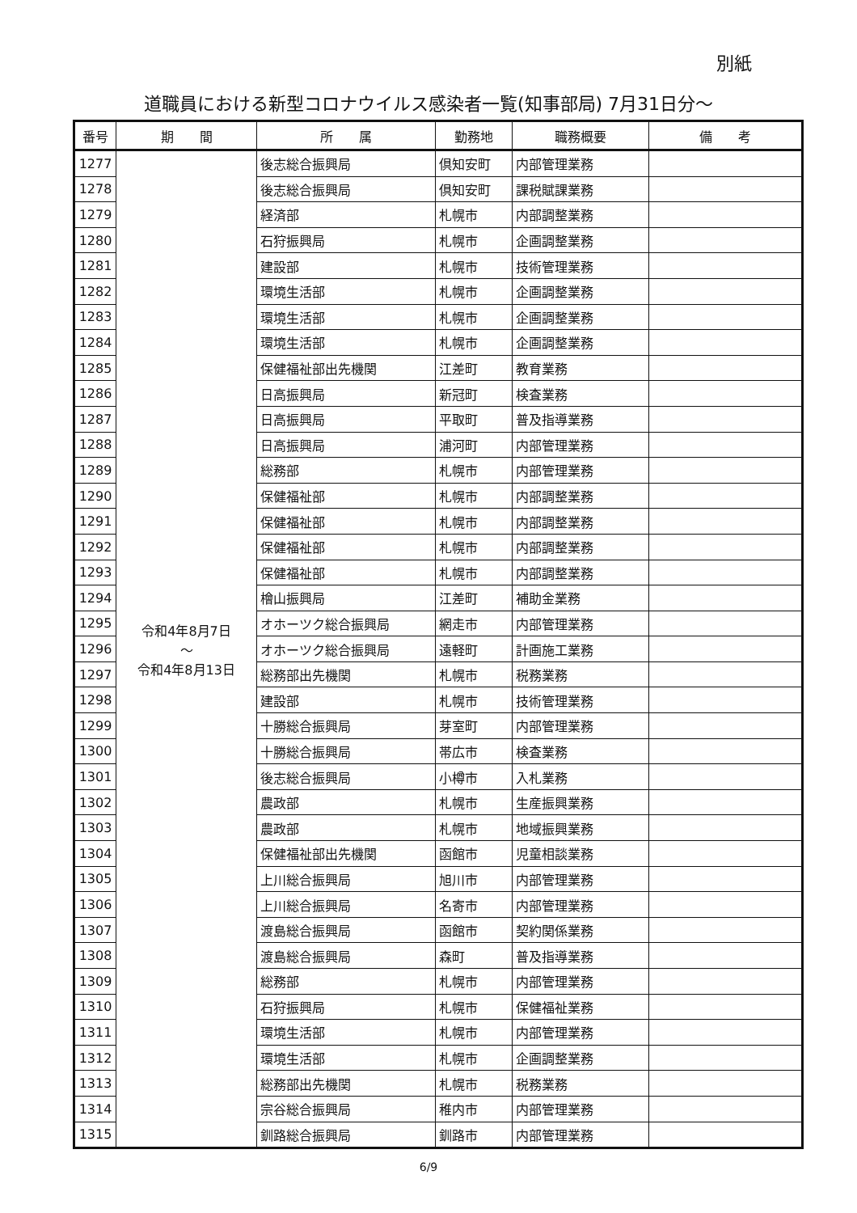別紙
道職員における新型コロナウイルス感染者一覧(知事部局) 7月31日分～
| 番号 | 期 間 | 所 属 | 勤務地 | 職務概要 | 備 考 |
| --- | --- | --- | --- | --- | --- |
| 1277 | 令和4年8月7日 ～ 令和4年8月13日 | 後志総合振興局 | 倶知安町 | 内部管理業務 | |
| 1278 | | 後志総合振興局 | 倶知安町 | 課税賦課業務 | |
| 1279 | | 経済部 | 札幌市 | 内部調整業務 | |
| 1280 | | 石狩振興局 | 札幌市 | 企画調整業務 | |
| 1281 | | 建設部 | 札幌市 | 技術管理業務 | |
| 1282 | | 環境生活部 | 札幌市 | 企画調整業務 | |
| 1283 | | 環境生活部 | 札幌市 | 企画調整業務 | |
| 1284 | | 環境生活部 | 札幌市 | 企画調整業務 | |
| 1285 | | 保健福祉部出先機関 | 江差町 | 教育業務 | |
| 1286 | | 日高振興局 | 新冠町 | 検査業務 | |
| 1287 | | 日高振興局 | 平取町 | 普及指導業務 | |
| 1288 | | 日高振興局 | 浦河町 | 内部管理業務 | |
| 1289 | | 総務部 | 札幌市 | 内部管理業務 | |
| 1290 | | 保健福祉部 | 札幌市 | 内部調整業務 | |
| 1291 | | 保健福祉部 | 札幌市 | 内部調整業務 | |
| 1292 | | 保健福祉部 | 札幌市 | 内部調整業務 | |
| 1293 | | 保健福祉部 | 札幌市 | 内部調整業務 | |
| 1294 | | 檜山振興局 | 江差町 | 補助金業務 | |
| 1295 | | オホーツク総合振興局 | 網走市 | 内部管理業務 | |
| 1296 | | オホーツク総合振興局 | 遠軽町 | 計画施工業務 | |
| 1297 | | 総務部出先機関 | 札幌市 | 税務業務 | |
| 1298 | | 建設部 | 札幌市 | 技術管理業務 | |
| 1299 | | 十勝総合振興局 | 芽室町 | 内部管理業務 | |
| 1300 | | 十勝総合振興局 | 帯広市 | 検査業務 | |
| 1301 | | 後志総合振興局 | 小樽市 | 入札業務 | |
| 1302 | | 農政部 | 札幌市 | 生産振興業務 | |
| 1303 | | 農政部 | 札幌市 | 地域振興業務 | |
| 1304 | | 保健福祉部出先機関 | 函館市 | 児童相談業務 | |
| 1305 | | 上川総合振興局 | 旭川市 | 内部管理業務 | |
| 1306 | | 上川総合振興局 | 名寄市 | 内部管理業務 | |
| 1307 | | 渡島総合振興局 | 函館市 | 契約関係業務 | |
| 1308 | | 渡島総合振興局 | 森町 | 普及指導業務 | |
| 1309 | | 総務部 | 札幌市 | 内部管理業務 | |
| 1310 | | 石狩振興局 | 札幌市 | 保健福祉業務 | |
| 1311 | | 環境生活部 | 札幌市 | 内部管理業務 | |
| 1312 | | 環境生活部 | 札幌市 | 企画調整業務 | |
| 1313 | | 総務部出先機関 | 札幌市 | 税務業務 | |
| 1314 | | 宗谷総合振興局 | 稚内市 | 内部管理業務 | |
| 1315 | | 釧路総合振興局 | 釧路市 | 内部管理業務 | |
6/9